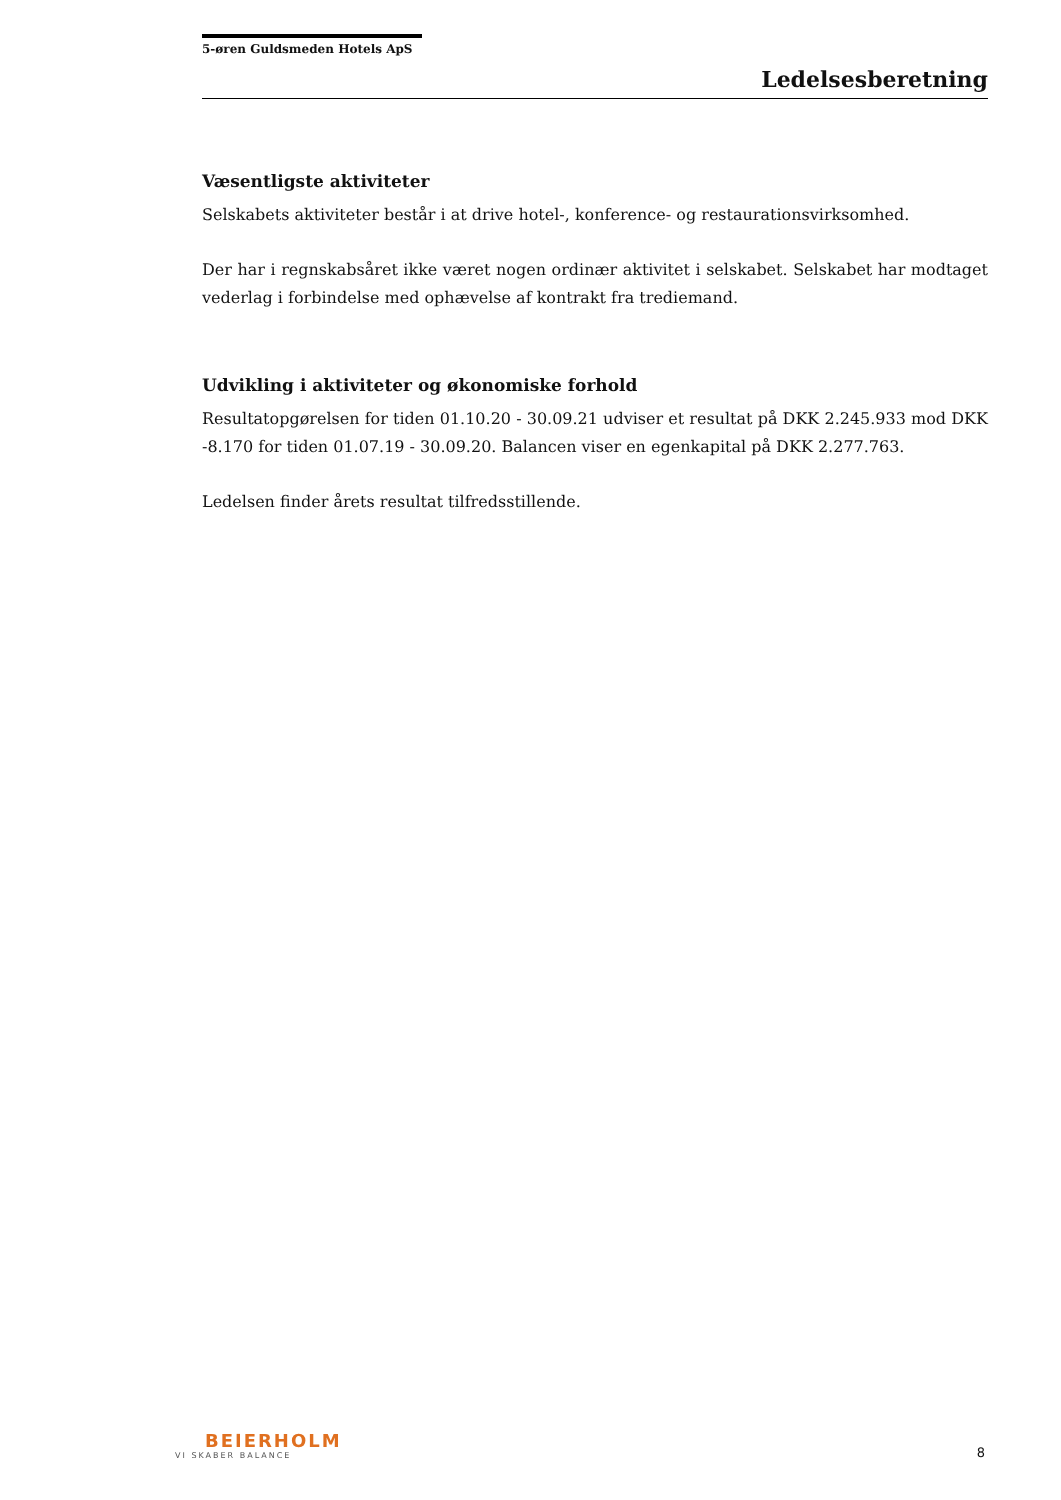5-øren Guldsmeden Hotels ApS
Ledelsesberetning
Væsentligste aktiviteter
Selskabets aktiviteter består i at drive hotel-, konference- og restaurationsvirksomhed.
Der har i regnskabsåret ikke været nogen ordinær aktivitet i selskabet. Selskabet har modtaget vederlag i forbindelse med ophævelse af kontrakt fra trediemand.
Udvikling i aktiviteter og økonomiske forhold
Resultatopgørelsen for tiden 01.10.20 - 30.09.21 udviser et resultat på DKK 2.245.933 mod DKK -8.170 for tiden 01.07.19 - 30.09.20. Balancen viser en egenkapital på DKK 2.277.763.
Ledelsen finder årets resultat tilfredsstillende.
BEIERHOLM
VI SKABER BALANCE
8